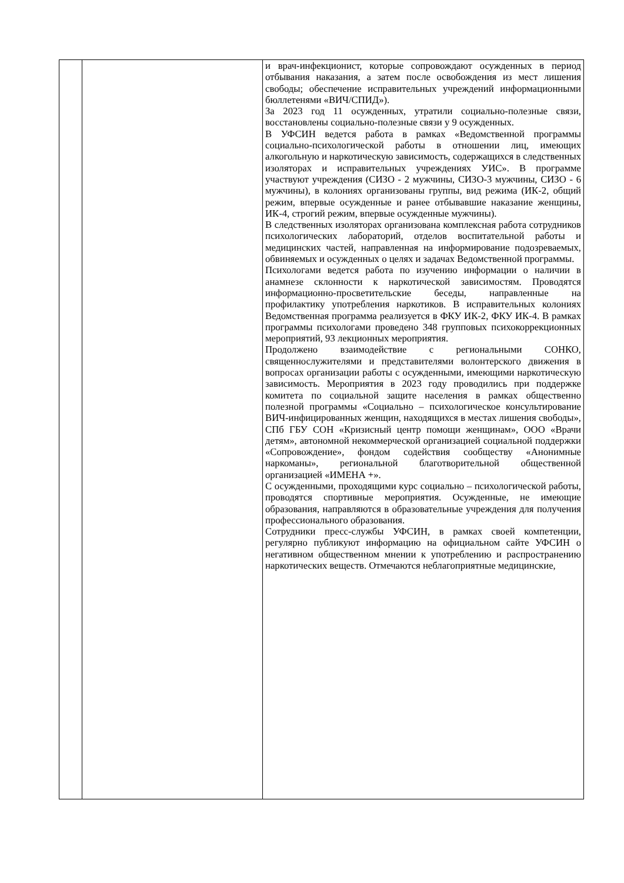| | | и врач-инфекционист, которые сопровождают осужденных в период отбывания наказания, а затем после освобождения из мест лишения свободы; обеспечение исправительных учреждений информационными бюллетенями «ВИЧ/СПИД»). За 2023 год 11 осужденных, утратили социально-полезные связи, восстановлены социально-полезные связи у 9 осужденных. В УФСИН ведется работа в рамках «Ведомственной программы социально-психологической работы в отношении лиц, имеющих алкогольную и наркотическую зависимость, содержащихся в следственных изоляторах и исправительных учреждениях УИС». В программе участвуют учреждения (СИЗО - 2 мужчины, СИЗО-3 мужчины, СИЗО - 6 мужчины), в колониях организованы группы, вид режима (ИК-2, общий режим, впервые осужденные и ранее отбывавшие наказание женщины, ИК-4, строгий режим, впервые осужденные мужчины). В следственных изоляторах организована комплексная работа сотрудников психологических лабораторий, отделов воспитательной работы и медицинских частей, направленная на информирование подозреваемых, обвиняемых и осужденных о целях и задачах Ведомственной программы. Психологами ведется работа по изучению информации о наличии в анамнезе склонности к наркотической зависимостям. Проводятся информационно-просветительские беседы, направленные на профилактику употребления наркотиков. В исправительных колониях Ведомственная программа реализуется в ФКУ ИК-2, ФКУ ИК-4. В рамках программы психологами проведено 348 групповых психокоррекционных мероприятий, 93 лекционных мероприятия. Продолжено взаимодействие с региональными СОНКО, священнослужителями и представителями волонтерского движения в вопросах организации работы с осужденными, имеющими наркотическую зависимость. Мероприятия в 2023 году проводились при поддержке комитета по социальной защите населения в рамках общественно полезной программы «Социально – психологическое консультирование ВИЧ-инфицированных женщин, находящихся в местах лишения свободы», СПб ГБУ СОН «Кризисный центр помощи женщинам», ООО «Врачи детям», автономной некоммерческой организацией социальной поддержки «Сопровождение», фондом содействия сообществу «Анонимные наркоманы», региональной благотворительной общественной организацией «ИМЕНА +». С осужденными, проходящими курс социально – психологической работы, проводятся спортивные мероприятия. Осужденные, не имеющие образования, направляются в образовательные учреждения для получения профессионального образования. Сотрудники пресс-службы УФСИН, в рамках своей компетенции, регулярно публикуют информацию на официальном сайте УФСИН о негативном общественном мнении к употреблению и распространению наркотических веществ. Отмечаются неблагоприятные медицинские, |